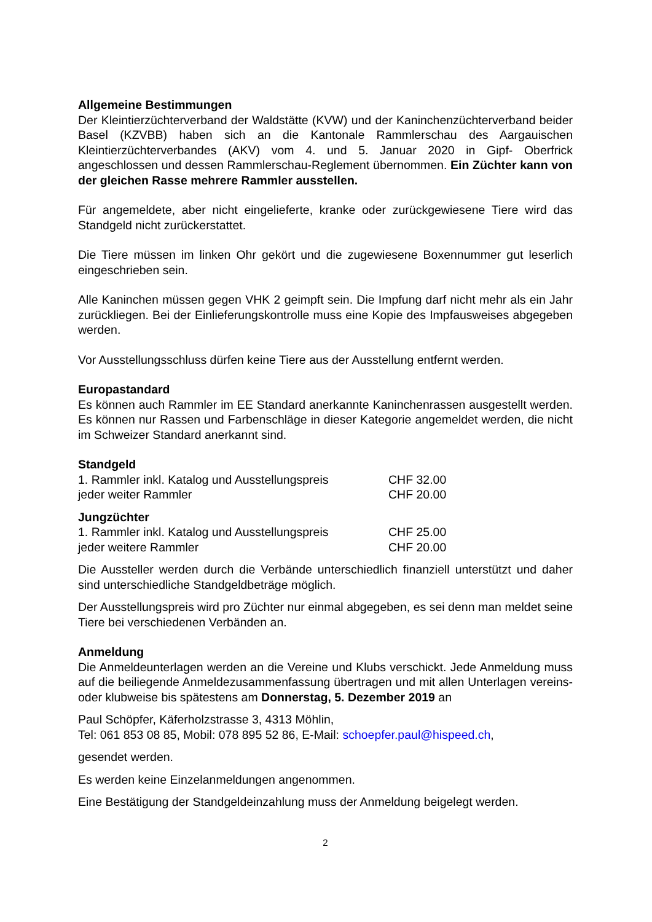Allgemeine Bestimmungen
Der Kleintierzüchterverband der Waldstätte (KVW) und der Kaninchenzüchterverband beider Basel (KZVBB) haben sich an die Kantonale Rammlerschau des Aargauischen Kleintierzüchterverbandes (AKV) vom 4. und 5. Januar 2020 in Gipf- Oberfrick angeschlossen und dessen Rammlerschau-Reglement übernommen. Ein Züchter kann von der gleichen Rasse mehrere Rammler ausstellen.
Für angemeldete, aber nicht eingelieferte, kranke oder zurückgewiesene Tiere wird das Standgeld nicht zurückerstattet.
Die Tiere müssen im linken Ohr gekört und die zugewiesene Boxennummer gut leserlich eingeschrieben sein.
Alle Kaninchen müssen gegen VHK 2 geimpft sein. Die Impfung darf nicht mehr als ein Jahr zurückliegen. Bei der Einlieferungskontrolle muss eine Kopie des Impfausweises abgegeben werden.
Vor Ausstellungsschluss dürfen keine Tiere aus der Ausstellung entfernt werden.
Europastandard
Es können auch Rammler im EE Standard anerkannte Kaninchenrassen ausgestellt werden. Es können nur Rassen und Farbenschläge in dieser Kategorie angemeldet werden, die nicht im Schweizer Standard anerkannt sind.
Standgeld
| 1. Rammler inkl. Katalog und Ausstellungspreis | CHF 32.00 |
| jeder weiter Rammler | CHF 20.00 |
Jungzüchter
| 1. Rammler inkl. Katalog und Ausstellungspreis | CHF 25.00 |
| jeder weitere Rammler | CHF 20.00 |
Die Aussteller werden durch die Verbände unterschiedlich finanziell unterstützt und daher sind unterschiedliche Standgeldbeträge möglich.
Der Ausstellungspreis wird pro Züchter nur einmal abgegeben, es sei denn man meldet seine Tiere bei verschiedenen Verbänden an.
Anmeldung
Die Anmeldeunterlagen werden an die Vereine und Klubs verschickt. Jede Anmeldung muss auf die beiliegende Anmeldezusammenfassung übertragen und mit allen Unterlagen vereins- oder klubweise bis spätestens am Donnerstag, 5. Dezember 2019 an
Paul Schöpfer, Käferholzstrasse 3, 4313 Möhlin,
Tel: 061 853 08 85, Mobil: 078 895 52 86, E-Mail: schoepfer.paul@hispeed.ch,
gesendet werden.
Es werden keine Einzelanmeldungen angenommen.
Eine Bestätigung der Standgeldeinzahlung muss der Anmeldung beigelegt werden.
2